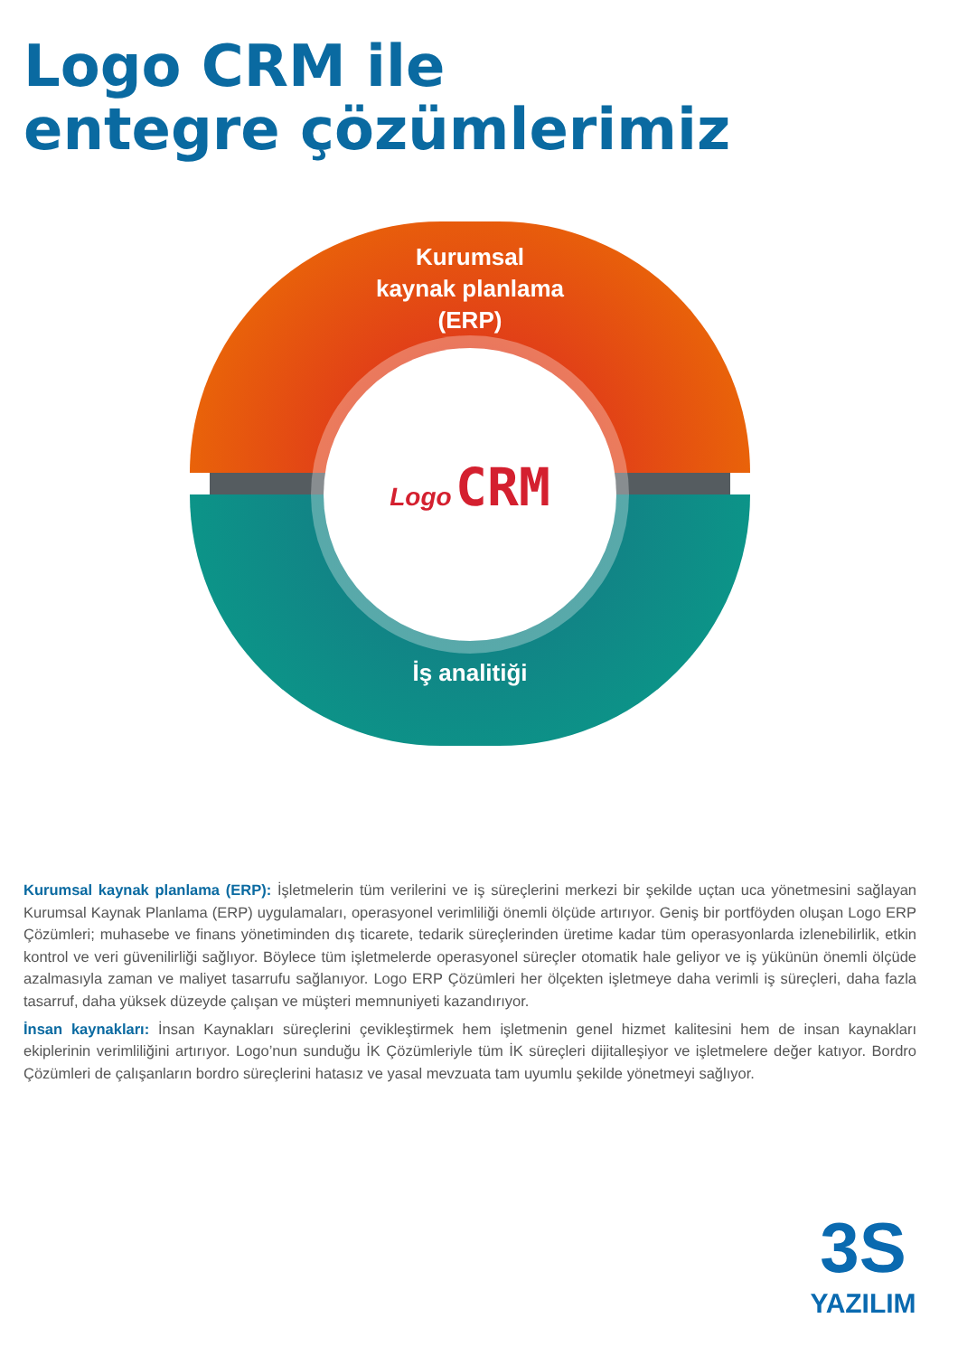Logo CRM ile
entegre çözümlerimiz
Kurumsal
kaynak planlama
(ERP)
Logo CRM
İş analitiği
Kurumsal kaynak planlama (ERP): İşletmelerin tüm verilerini ve iş süreçlerini merkezi bir şekilde uçtan uca yönetmesini sağlayan Kurumsal Kaynak Planlama (ERP) uygulamaları, operasyonel verimliliği önemli ölçüde artırıyor. Geniş bir portföyden oluşan Logo ERP Çözümleri; muhasebe ve finans yönetiminden dış ticarete, tedarik süreçlerinden üretime kadar tüm operasyonlarda izlenebilirlik, etkin kontrol ve veri güvenilirliği sağlıyor. Böylece tüm işletmelerde operasyonel süreçler otomatik hale geliyor ve iş yükünün önemli ölçüde azalmasıyla zaman ve maliyet tasarrufu sağlanıyor. Logo ERP Çözümleri her ölçekten işletmeye daha verimli iş süreçleri, daha fazla tasarruf, daha yüksek düzeyde çalışan ve müşteri memnuniyeti kazandırıyor.
İnsan kaynakları: İnsan Kaynakları süreçlerini çevikleştirmek hem işletmenin genel hizmet kalitesini hem de insan kaynakları ekiplerinin verimliliğini artırıyor. Logo’nun sunduğu İK Çözümleriyle tüm İK süreçleri dijitalleşiyor ve işletmelere değer katıyor. Bordro Çözümleri de çalışanların bordro süreçlerini hatasız ve yasal mevzuata tam uyumlu şekilde yönetmeyi sağlıyor.
3S
YAZILIM